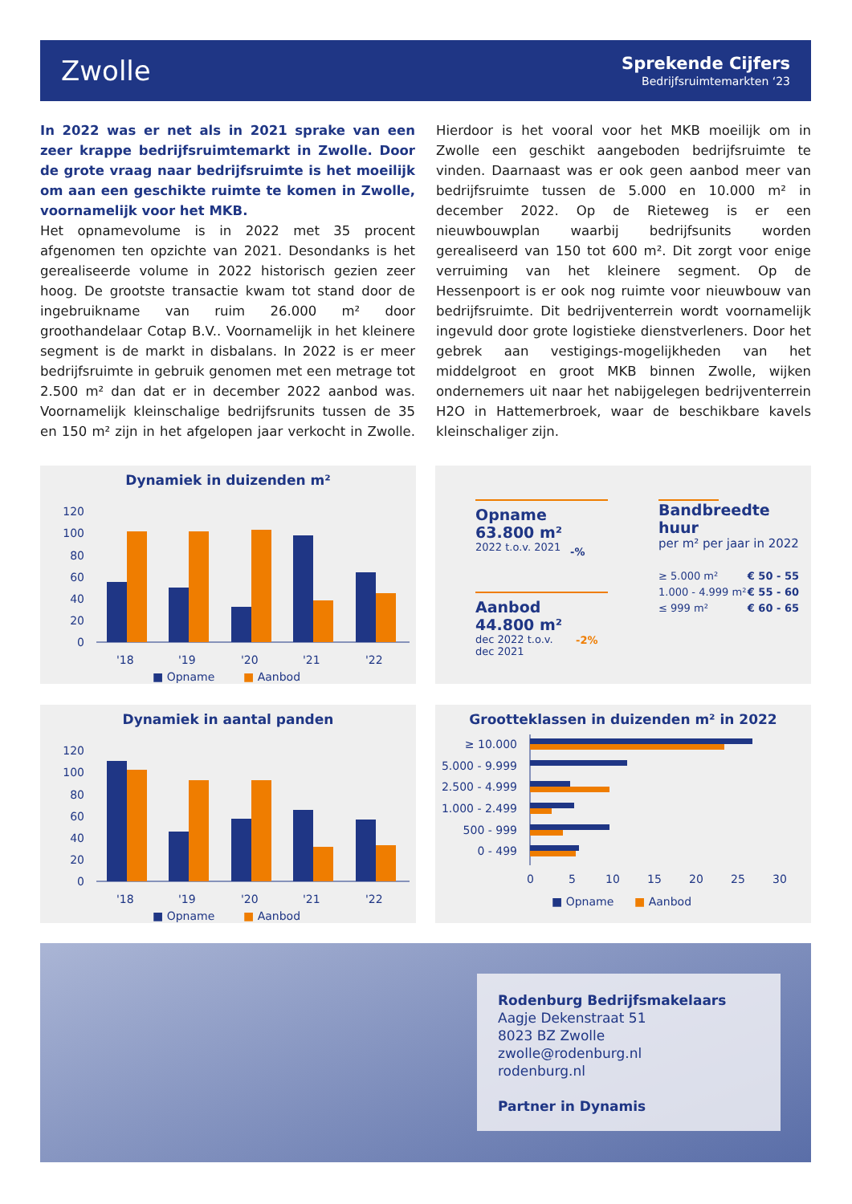Zwolle
Sprekende Cijfers
Bedrijfsruimtemarkten ‘23
In 2022 was er net als in 2021 sprake van een zeer krappe bedrijfsruimtemarkt in Zwolle. Door de grote vraag naar bedrijfsruimte is het moeilijk om aan een geschikte ruimte te komen in Zwolle, voornamelijk voor het MKB.
Het opnamevolume is in 2022 met 35 procent afgenomen ten opzichte van 2021. Desondanks is het gerealiseerde volume in 2022 historisch gezien zeer hoog. De grootste transactie kwam tot stand door de ingebruikname van ruim 26.000 m² door groothandelaar Cotap B.V.. Voornamelijk in het kleinere segment is de markt in disbalans. In 2022 is er meer bedrijfsruimte in gebruik genomen met een metrage tot 2.500 m² dan dat er in december 2022 aanbod was. Voornamelijk kleinschalige bedrijfsrunits tussen de 35 en 150 m² zijn in het afgelopen jaar verkocht in Zwolle. Hierdoor is het vooral voor het MKB moeilijk om in Zwolle een geschikt aangeboden bedrijfsruimte te vinden. Daarnaast was er ook geen aanbod meer van bedrijfsruimte tussen de 5.000 en 10.000 m² in december 2022. Op de Rieteweg is er een nieuwbouwplan waarbij bedrijfsunits worden gerealiseerd van 150 tot 600 m². Dit zorgt voor enige verruiming van het kleinere segment. Op de Hessenpoort is er ook nog ruimte voor nieuwbouw van bedrijfsruimte. Dit bedrijventerrein wordt voornamelijk ingevuld door grote logistieke dienstverleners. Door het gebrek aan vestigings-mogelijkheden van het middelgroot en groot MKB binnen Zwolle, wijken ondernemers uit naar het nabijgelegen bedrijventerrein H2O in Hattemerbroek, waar de beschikbare kavels kleinschaliger zijn.
Dynamiek in duizenden m²
120
100
80
60
40
20
0
'18
'19
'20
'21
'22
■ Opname
■ Aanbod
Opname
63.800 m²
2022 t.o.v. 2021
-%
Aanbod
44.800 m²
dec 2022 t.o.v.
dec 2021
-2%
Bandbreedte huur
per m² per jaar in 2022
≥ 5.000 m² € 50 - 55
1.000 - 4.999 m² € 55 - 60
≤ 999 m² € 60 - 65
Dynamiek in aantal panden
120
100
80
60
40
20
0
'18
'19
'20
'21
'22
■ Opname
■ Aanbod
Grootteklassen in duizenden m² in 2022
≥ 10.000
5.000 - 9.999
2.500 - 4.999
1.000 - 2.499
500 - 999
0 - 499
0
5
10
15
20
25
30
■ Opname
■ Aanbod
Rodenburg Bedrijfsmakelaars
Aagje Dekenstraat 51
8023 BZ Zwolle
zwolle@rodenburg.nl
rodenburg.nl
Partner in Dynamis